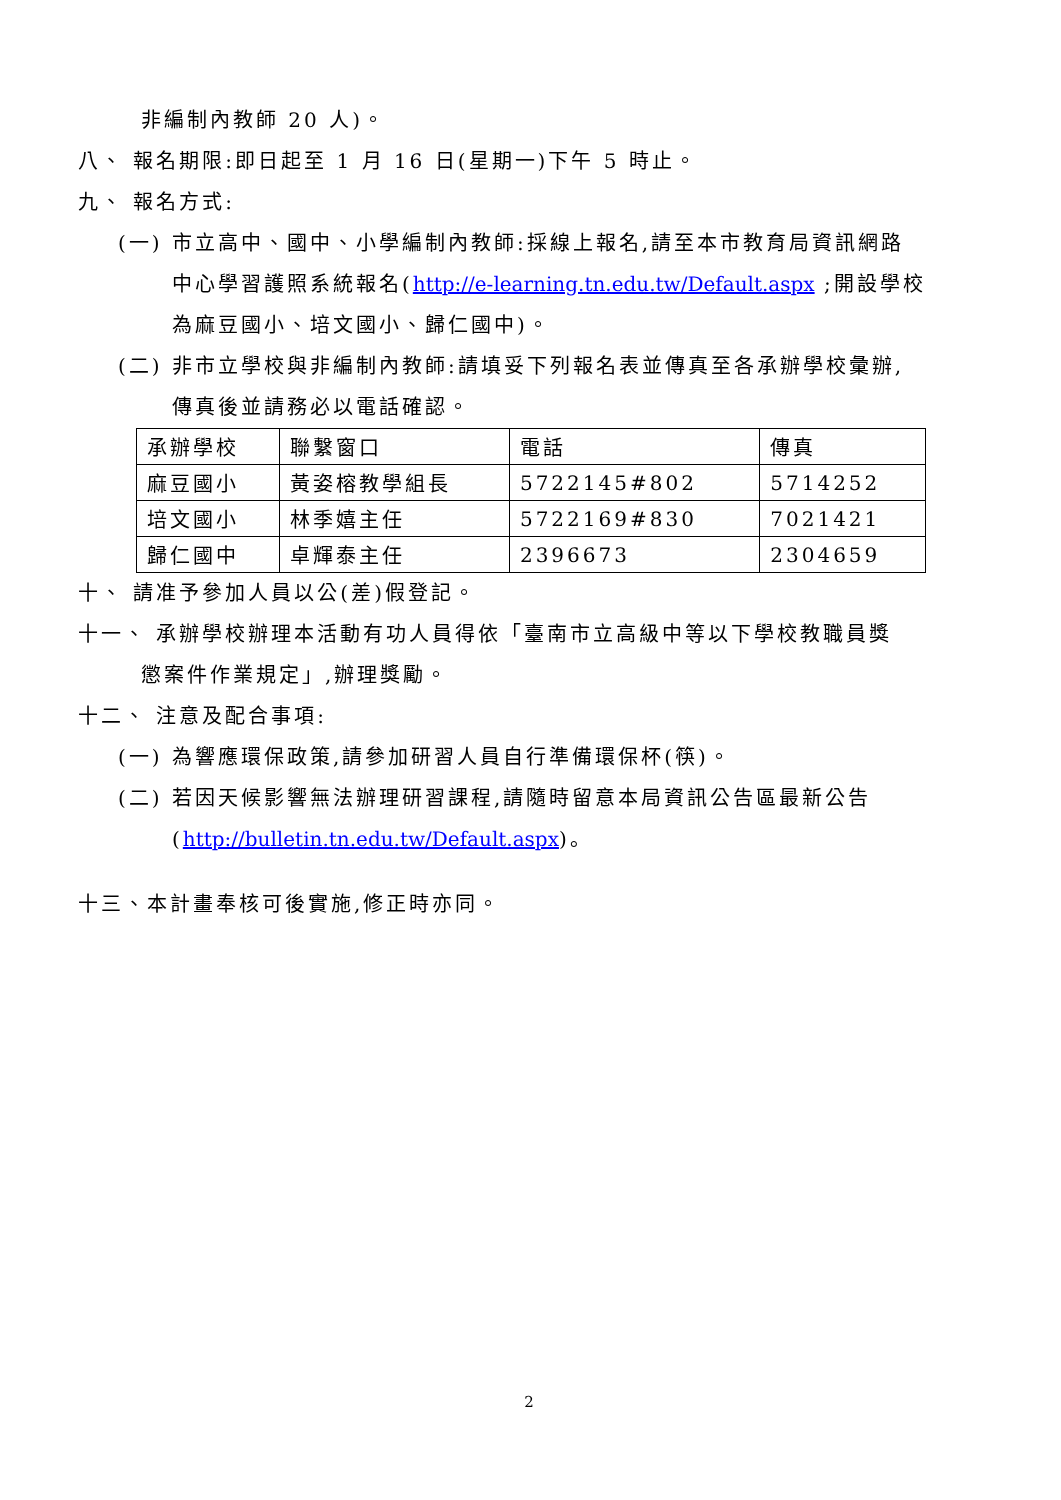非編制內教師 20 人)。
八、 報名期限:即日起至 1 月 16 日(星期一)下午 5 時止。
九、 報名方式:
(一) 市立高中、國中、小學編制內教師:採線上報名,請至本市教育局資訊網路
中心學習護照系統報名(http://e-learning.tn.edu.tw/Default.aspx ;開設學校
為麻豆國小、培文國小、歸仁國中)。
(二) 非市立學校與非編制內教師:請填妥下列報名表並傳真至各承辦學校彙辦,
傳真後並請務必以電話確認。
| 承辦學校 | 聯繫窗口 | 電話 | 傳真 |
| --- | --- | --- | --- |
| 麻豆國小 | 黃姿榕教學組長 | 5722145#802 | 5714252 |
| 培文國小 | 林季嬉主任 | 5722169#830 | 7021421 |
| 歸仁國中 | 卓輝泰主任 | 2396673 | 2304659 |
十、 請准予參加人員以公(差)假登記。
十一、 承辦學校辦理本活動有功人員得依「臺南市立高級中等以下學校教職員獎
懲案件作業規定」,辦理獎勵。
十二、 注意及配合事項:
(一) 為響應環保政策,請參加研習人員自行準備環保杯(筷)。
(二) 若因天候影響無法辦理研習課程,請隨時留意本局資訊公告區最新公告
(http://bulletin.tn.edu.tw/Default.aspx)。
十三、本計畫奉核可後實施,修正時亦同。
2